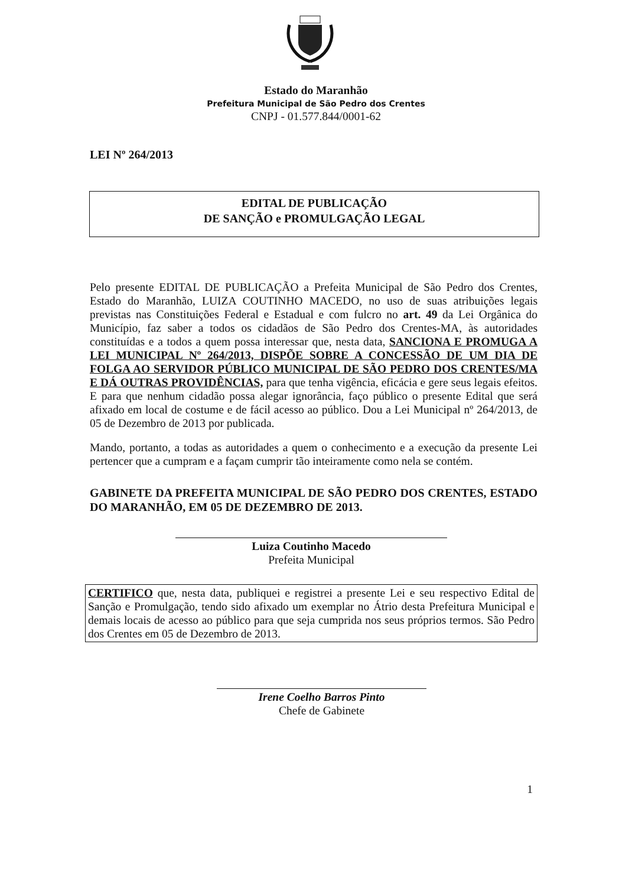Estado do Maranhão
Prefeitura Municipal de São Pedro dos Crentes
CNPJ - 01.577.844/0001-62
LEI Nº 264/2013
EDITAL DE PUBLICAÇÃO
DE SANÇÃO e PROMULGAÇÃO LEGAL
Pelo presente EDITAL DE PUBLICAÇÃO a Prefeita Municipal de São Pedro dos Crentes, Estado do Maranhão, LUIZA COUTINHO MACEDO, no uso de suas atribuições legais previstas nas Constituições Federal e Estadual e com fulcro no art. 49 da Lei Orgânica do Município, faz saber a todos os cidadãos de São Pedro dos Crentes-MA, às autoridades constituídas e a todos a quem possa interessar que, nesta data, SANCIONA E PROMUGA A LEI MUNICIPAL Nº 264/2013, DISPÕE SOBRE A CONCESSÃO DE UM DIA DE FOLGA AO SERVIDOR PÚBLICO MUNICIPAL DE SÃO PEDRO DOS CRENTES/MA E DÁ OUTRAS PROVIDÊNCIAS, para que tenha vigência, eficácia e gere seus legais efeitos. E para que nenhum cidadão possa alegar ignorância, faço público o presente Edital que será afixado em local de costume e de fácil acesso ao público. Dou a Lei Municipal nº 264/2013, de 05 de Dezembro de 2013 por publicada.
Mando, portanto, a todas as autoridades a quem o conhecimento e a execução da presente Lei pertencer que a cumpram e a façam cumprir tão inteiramente como nela se contém.
GABINETE DA PREFEITA MUNICIPAL DE SÃO PEDRO DOS CRENTES, ESTADO DO MARANHÃO, EM 05 DE DEZEMBRO DE 2013.
Luiza Coutinho Macedo
Prefeita Municipal
CERTIFICO que, nesta data, publiquei e registrei a presente Lei e seu respectivo Edital de Sanção e Promulgação, tendo sido afixado um exemplar no Átrio desta Prefeitura Municipal e demais locais de acesso ao público para que seja cumprida nos seus próprios termos. São Pedro dos Crentes em 05 de Dezembro de 2013.
Irene Coelho Barros Pinto
Chefe de Gabinete
1